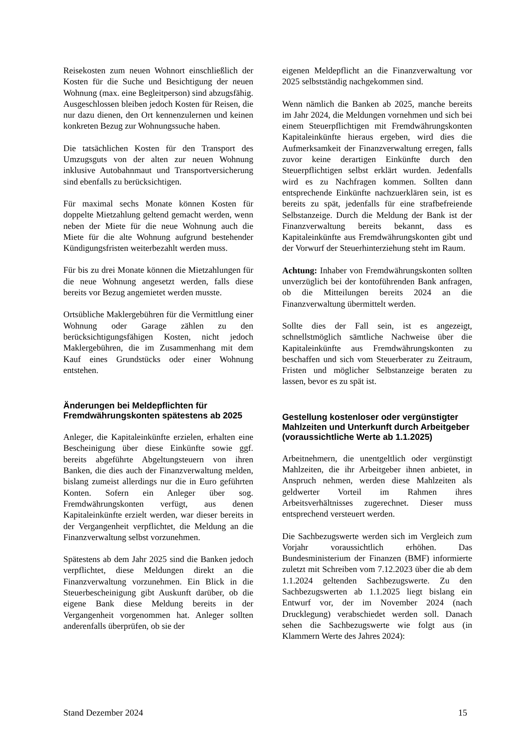Reisekosten zum neuen Wohnort einschließlich der Kosten für die Suche und Besichtigung der neuen Wohnung (max. eine Begleitperson) sind abzugsfähig. Ausgeschlossen bleiben jedoch Kosten für Reisen, die nur dazu dienen, den Ort kennenzulernen und keinen konkreten Bezug zur Wohnungssuche haben.
Die tatsächlichen Kosten für den Transport des Umzugsguts von der alten zur neuen Wohnung inklusive Autobahnmaut und Transportversicherung sind ebenfalls zu berücksichtigen.
Für maximal sechs Monate können Kosten für doppelte Mietzahlung geltend gemacht werden, wenn neben der Miete für die neue Wohnung auch die Miete für die alte Wohnung aufgrund bestehender Kündigungsfristen weiterbezahlt werden muss.
Für bis zu drei Monate können die Mietzahlungen für die neue Wohnung angesetzt werden, falls diese bereits vor Bezug angemietet werden musste.
Ortsübliche Maklergebühren für die Vermittlung einer Wohnung oder Garage zählen zu den berücksichtigungsfähigen Kosten, nicht jedoch Maklergebühren, die im Zusammenhang mit dem Kauf eines Grundstücks oder einer Wohnung entstehen.
Änderungen bei Meldepflichten für Fremdwährungskonten spätestens ab 2025
Anleger, die Kapitaleinkünfte erzielen, erhalten eine Bescheinigung über diese Einkünfte sowie ggf. bereits abgeführte Abgeltungsteuern von ihren Banken, die dies auch der Finanzverwaltung melden, bislang zumeist allerdings nur die in Euro geführten Konten. Sofern ein Anleger über sog. Fremdwährungskonten verfügt, aus denen Kapitaleinkünfte erzielt werden, war dieser bereits in der Vergangenheit verpflichtet, die Meldung an die Finanzverwaltung selbst vorzunehmen.
Spätestens ab dem Jahr 2025 sind die Banken jedoch verpflichtet, diese Meldungen direkt an die Finanzverwaltung vorzunehmen. Ein Blick in die Steuerbescheinigung gibt Auskunft darüber, ob die eigene Bank diese Meldung bereits in der Vergangenheit vorgenommen hat. Anleger sollten anderenfalls überprüfen, ob sie der
eigenen Meldepflicht an die Finanzverwaltung vor 2025 selbstständig nachgekommen sind.
Wenn nämlich die Banken ab 2025, manche bereits im Jahr 2024, die Meldungen vornehmen und sich bei einem Steuerpflichtigen mit Fremdwährungskonten Kapitaleinkünfte hieraus ergeben, wird dies die Aufmerksamkeit der Finanzverwaltung erregen, falls zuvor keine derartigen Einkünfte durch den Steuerpflichtigen selbst erklärt wurden. Jedenfalls wird es zu Nachfragen kommen. Sollten dann entsprechende Einkünfte nachzuerklären sein, ist es bereits zu spät, jedenfalls für eine strafbefreiende Selbstanzeige. Durch die Meldung der Bank ist der Finanzverwaltung bereits bekannt, dass es Kapitaleinkünfte aus Fremdwährungskonten gibt und der Vorwurf der Steuerhinterziehung steht im Raum.
Achtung: Inhaber von Fremdwährungskonten sollten unverzüglich bei der kontoführenden Bank anfragen, ob die Mitteilungen bereits 2024 an die Finanzverwaltung übermittelt werden.
Sollte dies der Fall sein, ist es angezeigt, schnellstmöglich sämtliche Nachweise über die Kapitaleinkünfte aus Fremdwährungskonten zu beschaffen und sich vom Steuerberater zu Zeitraum, Fristen und möglicher Selbstanzeige beraten zu lassen, bevor es zu spät ist.
Gestellung kostenloser oder vergünstigter Mahlzeiten und Unterkunft durch Arbeitgeber (voraussichtliche Werte ab 1.1.2025)
Arbeitnehmern, die unentgeltlich oder vergünstigt Mahlzeiten, die ihr Arbeitgeber ihnen anbietet, in Anspruch nehmen, werden diese Mahlzeiten als geldwerter Vorteil im Rahmen ihres Arbeitsverhältnisses zugerechnet. Dieser muss entsprechend versteuert werden.
Die Sachbezugswerte werden sich im Vergleich zum Vorjahr voraussichtlich erhöhen. Das Bundesministerium der Finanzen (BMF) informierte zuletzt mit Schreiben vom 7.12.2023 über die ab dem 1.1.2024 geltenden Sachbezugswerte. Zu den Sachbezugswerten ab 1.1.2025 liegt bislang ein Entwurf vor, der im November 2024 (nach Drucklegung) verabschiedet werden soll. Danach sehen die Sachbezugswerte wie folgt aus (in Klammern Werte des Jahres 2024):
Stand Dezember 2024 15